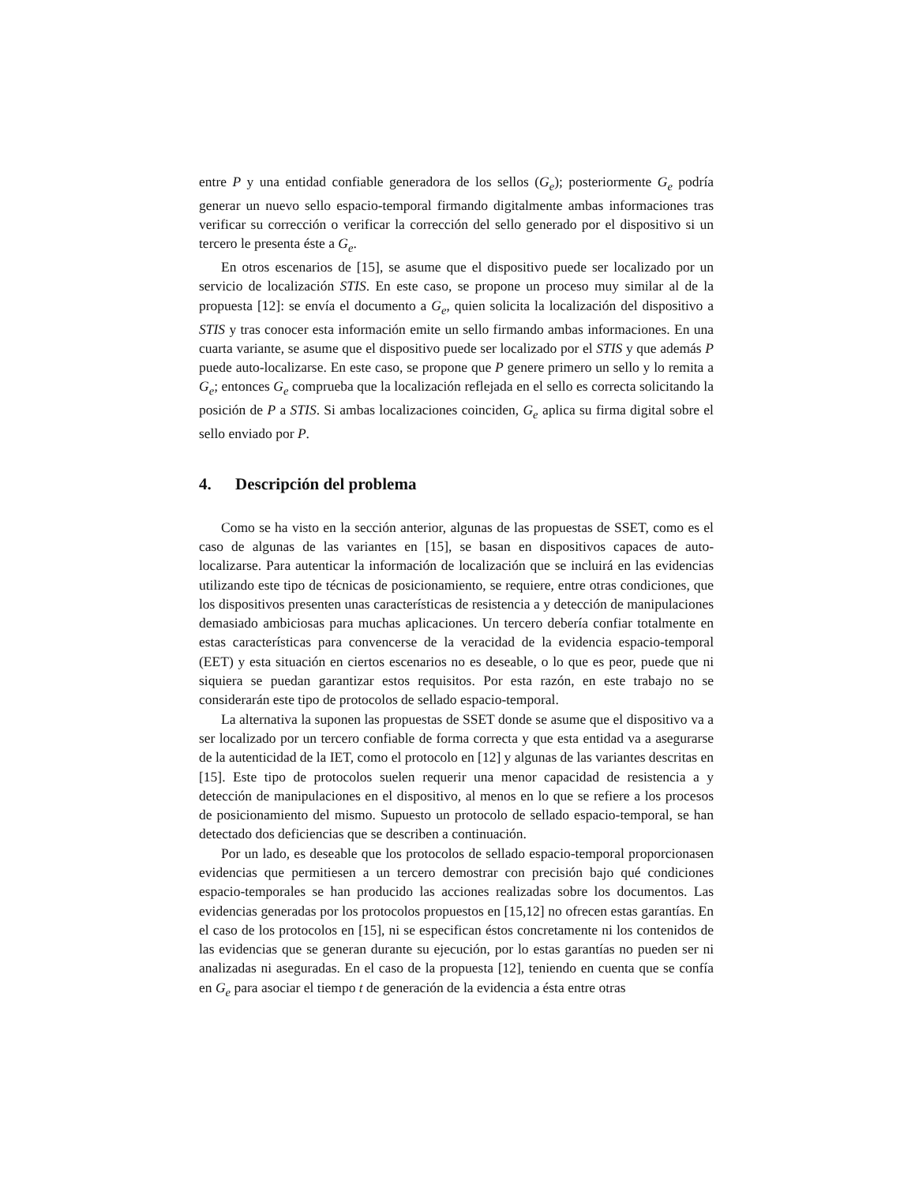entre P y una entidad confiable generadora de los sellos (G<sub>e</sub>); posteriormente G<sub>e</sub> podría generar un nuevo sello espacio-temporal firmando digitalmente ambas informaciones tras verificar su corrección o verificar la corrección del sello generado por el dispositivo si un tercero le presenta éste a G<sub>e</sub>.
En otros escenarios de [15], se asume que el dispositivo puede ser localizado por un servicio de localización STIS. En este caso, se propone un proceso muy similar al de la propuesta [12]: se envía el documento a G<sub>e</sub>, quien solicita la localización del dispositivo a STIS y tras conocer esta información emite un sello firmando ambas informaciones. En una cuarta variante, se asume que el dispositivo puede ser localizado por el STIS y que además P puede auto-localizarse. En este caso, se propone que P genere primero un sello y lo remita a G<sub>e</sub>; entonces G<sub>e</sub> comprueba que la localización reflejada en el sello es correcta solicitando la posición de P a STIS. Si ambas localizaciones coinciden, G<sub>e</sub> aplica su firma digital sobre el sello enviado por P.
4. Descripción del problema
Como se ha visto en la sección anterior, algunas de las propuestas de SSET, como es el caso de algunas de las variantes en [15], se basan en dispositivos capaces de auto-localizarse. Para autenticar la información de localización que se incluirá en las evidencias utilizando este tipo de técnicas de posicionamiento, se requiere, entre otras condiciones, que los dispositivos presenten unas características de resistencia a y detección de manipulaciones demasiado ambiciosas para muchas aplicaciones. Un tercero debería confiar totalmente en estas características para convencerse de la veracidad de la evidencia espacio-temporal (EET) y esta situación en ciertos escenarios no es deseable, o lo que es peor, puede que ni siquiera se puedan garantizar estos requisitos. Por esta razón, en este trabajo no se considerarán este tipo de protocolos de sellado espacio-temporal.
La alternativa la suponen las propuestas de SSET donde se asume que el dispositivo va a ser localizado por un tercero confiable de forma correcta y que esta entidad va a asegurarse de la autenticidad de la IET, como el protocolo en [12] y algunas de las variantes descritas en [15]. Este tipo de protocolos suelen requerir una menor capacidad de resistencia a y detección de manipulaciones en el dispositivo, al menos en lo que se refiere a los procesos de posicionamiento del mismo. Supuesto un protocolo de sellado espacio-temporal, se han detectado dos deficiencias que se describen a continuación.
Por un lado, es deseable que los protocolos de sellado espacio-temporal proporcionasen evidencias que permitiesen a un tercero demostrar con precisión bajo qué condiciones espacio-temporales se han producido las acciones realizadas sobre los documentos. Las evidencias generadas por los protocolos propuestos en [15,12] no ofrecen estas garantías. En el caso de los protocolos en [15], ni se especifican éstos concretamente ni los contenidos de las evidencias que se generan durante su ejecución, por lo estas garantías no pueden ser ni analizadas ni aseguradas. En el caso de la propuesta [12], teniendo en cuenta que se confía en G<sub>e</sub> para asociar el tiempo t de generación de la evidencia a ésta entre otras